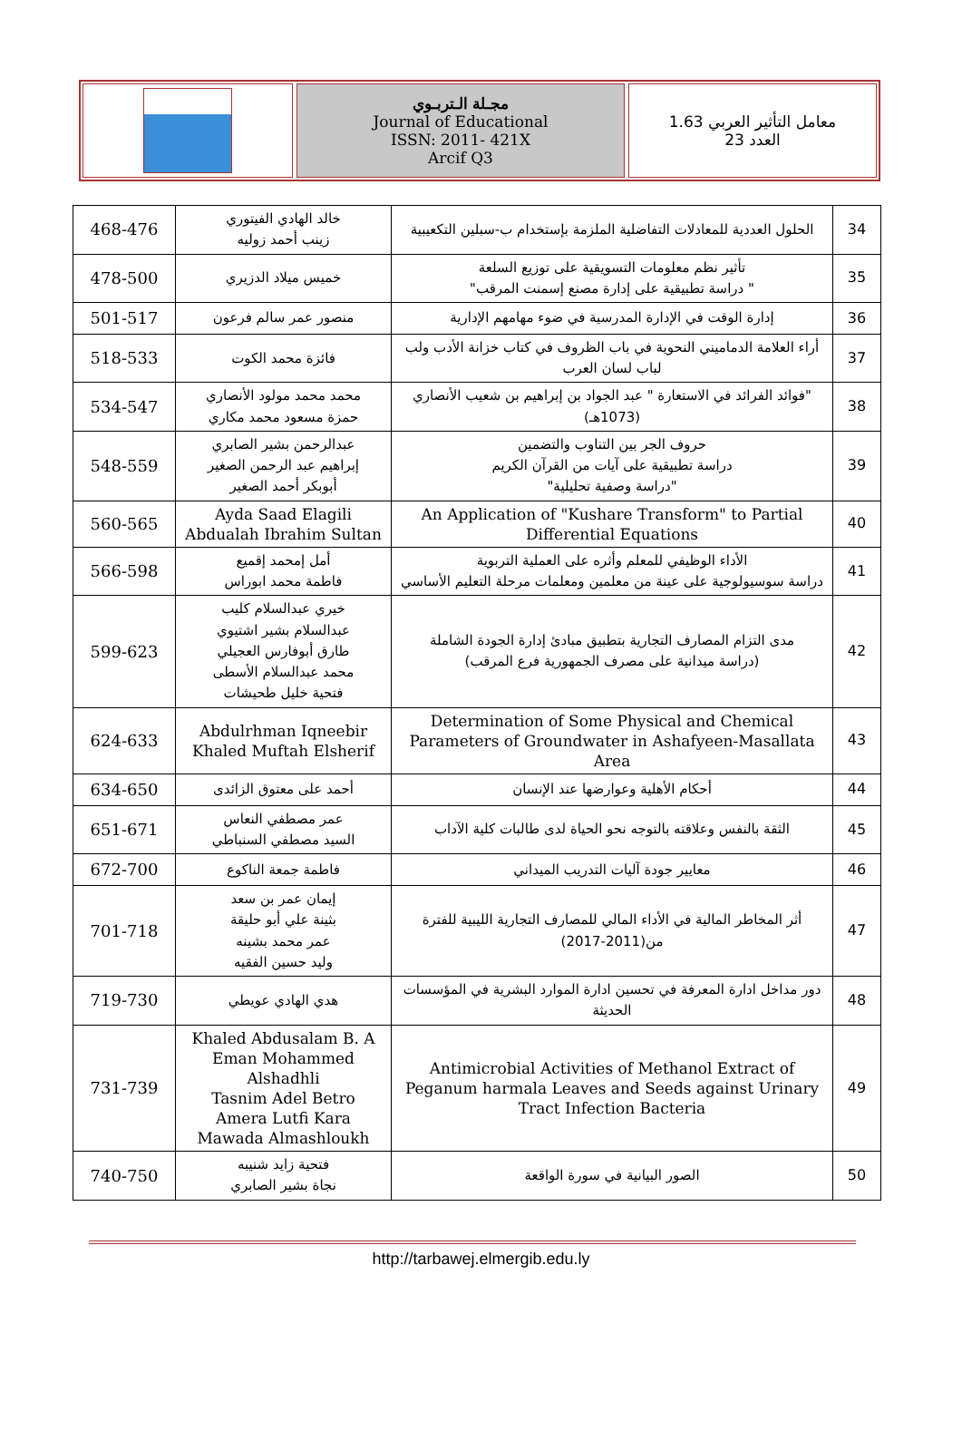مجـلة الـتربـوي
Journal of Educational
ISSN: 2011- 421X
Arcif Q3
معامل التأثير العربي 1.63
العدد 23
| 34 | الحلول العددية للمعادلات التفاضلية الملزمة بإستخدام ب-سبلين التكعيبية | خالد الهادي الفيتوري زينب أحمد زوليه | 468-476 |
| 35 | تأثير نظم معلومات التسويقية على توزيع السلعة " دراسة تطبيقية على إدارة مصنع إسمنت المرقب" | خميس ميلاد الدزيري | 478-500 |
| 36 | إدارة الوقت في الإدارة المدرسية في ضوء مهامهم الإدارية | منصور عمر سالم فرعون | 501-517 |
| 37 | أراء العلامة الدماميني النحوية في باب الظروف في كتاب خزانة الأدب ولب لباب لسان العرب | فائزة محمد الكوت | 518-533 |
| 38 | "فوائد الفرائد في الاستعارة " عبد الجواد بن إبراهيم بن شعيب الأنصاري (1073هـ) | محمد محمد مولود الأنصاري حمزة مسعود محمد مكاري | 534-547 |
| 39 | حروف الجر بين التناوب والتضمين دراسة تطبيقية على آيات من القرآن الكريم "دراسة وصفية تحليلية" | عبدالرحمن بشير الصابري إبراهيم عبد الرحمن الصغير أبوبكر أحمد الصغير | 548-559 |
| 40 | An Application of "Kushare Transform" to Partial Differential Equations | Ayda Saad Elagili Abdualah Ibrahim Sultan | 560-565 |
| 41 | الأداء الوظيفي للمعلم وأثره على العملية التربوية دراسة سوسيولوجية على عينة من معلمين ومعلمات مرحلة التعليم الأساسي | أمل إمحمد إقميع فاطمة محمد ابوراس | 566-598 |
| 42 | مدى التزام المصارف التجارية بتطبيق مبادئ إدارة الجودة الشاملة (دراسة ميدانية على مصرف الجمهورية فرع المرقب) | خيري عبدالسلام كليب عبدالسلام بشير اشتيوي طارق أبوفارس العجيلي محمد عبدالسلام الأسطى فتحية خليل طحيشات | 599-623 |
| 43 | Determination of Some Physical and Chemical Parameters of Groundwater in Ashafyeen-Masallata Area | Abdulrhman Iqneebir Khaled Muftah Elsherif | 624-633 |
| 44 | أحكام الأهلية وعوارضها عند الإنسان | أحمد على معتوق الزائدى | 634-650 |
| 45 | الثقة بالنفس وعلاقته بالتوجه نحو الحياة لدى طالبات كلية الآداب | عمر مصطفي النعاس السيد مصطفي السنباطي | 651-671 |
| 46 | معايير جودة آليات التدريب الميداني | فاطمة جمعة الناكوع | 672-700 |
| 47 | أثر المخاطر المالية في الأداء المالي للمصارف التجارية الليبية للفترة من(2011-2017) | إيمان عمر بن سعد بثينة علي أبو حليقة عمر محمد بشينه وليد حسين الفقيه | 701-718 |
| 48 | دور مداخل ادارة المعرفة في تحسين ادارة الموارد البشرية في المؤسسات الحديثة | هدي الهادي عويطي | 719-730 |
| 49 | Antimicrobial Activities of Methanol Extract of Peganum harmala Leaves and Seeds against Urinary Tract Infection Bacteria | Khaled Abdusalam B. A Eman Mohammed Alshadhli Tasnim Adel Betro Amera Lutfi Kara Mawada Almashloukh | 731-739 |
| 50 | الصور البيانية في سورة الواقعة | فتحية زايد شنيبه نجاة بشير الصابري | 740-750 |
http://tarbawej.elmergib.edu.ly